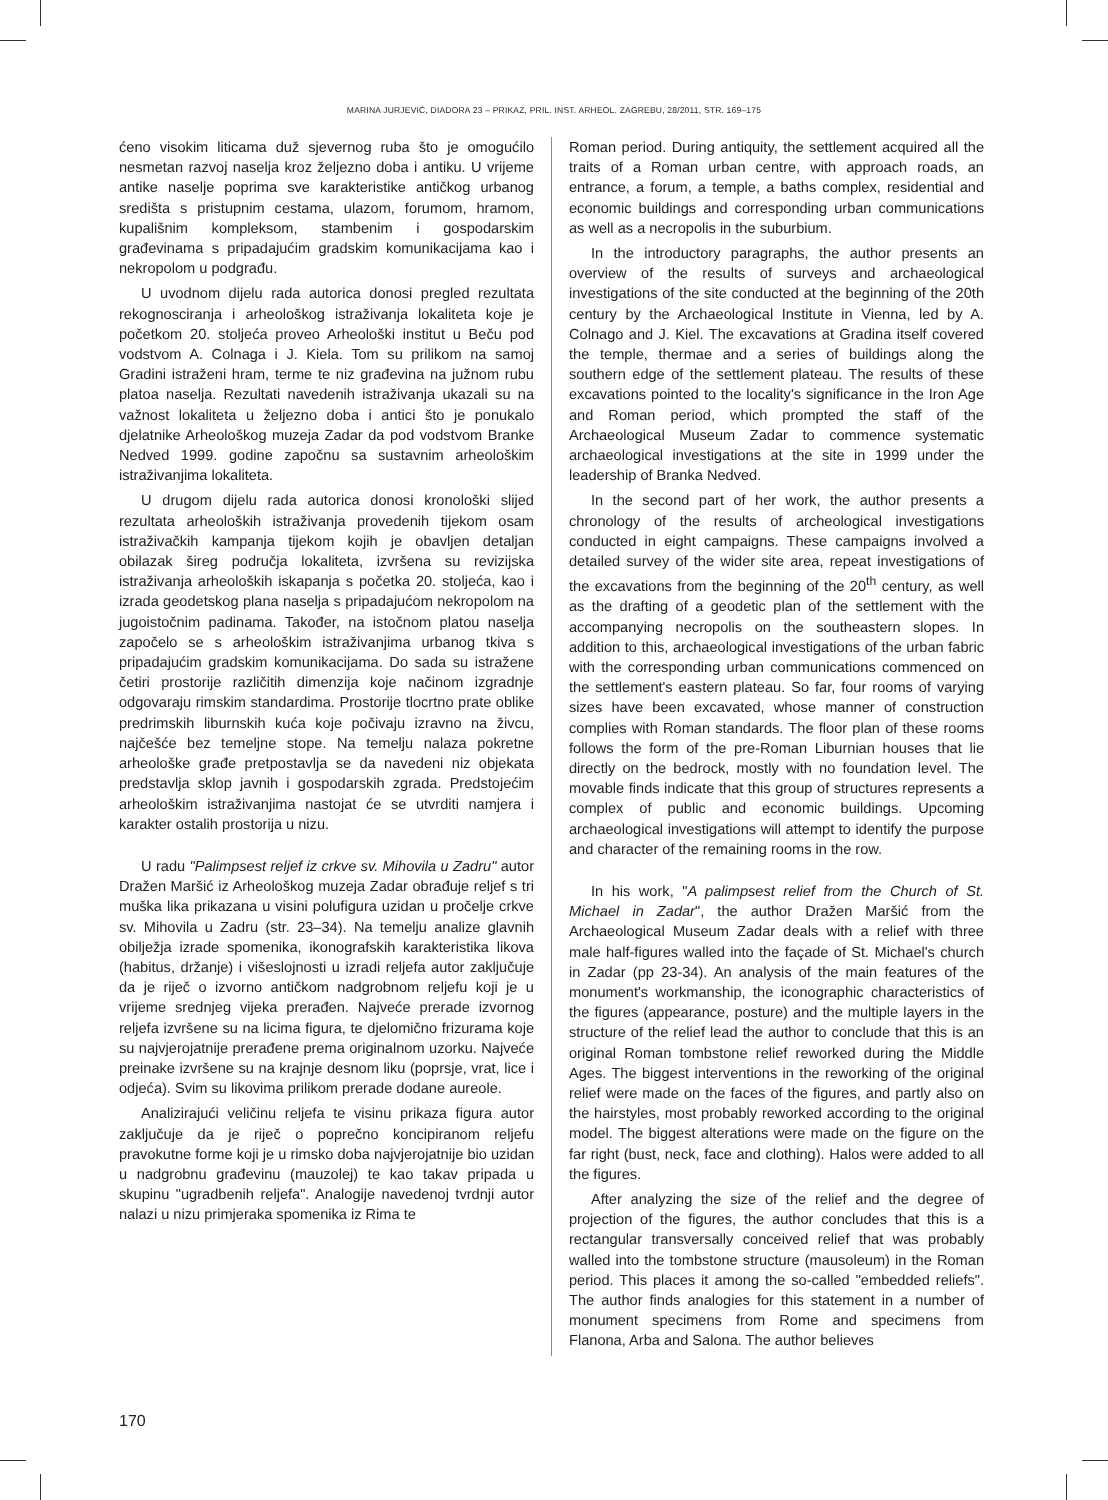MARINA JURJEVIĆ, DIADORA 23 – PRIKAZ, PRIL. INST. ARHEOL. ZAGREBU, 28/2011, STR. 169–175
ćeno visokim liticama duž sjevernog ruba što je omogućilo nesmetan razvoj naselja kroz željezno doba i antiku. U vrijeme antike naselje poprima sve karakteristike antičkog urbanog središta s pristupnim cestama, ulazom, forumom, hramom, kupališnim kompleksom, stambenim i gospodarskim građevinama s pripadajućim gradskim komunikacijama kao i nekropolom u podgrađu.
U uvodnom dijelu rada autorica donosi pregled rezultata rekognosciranja i arheološkog istraživanja lokaliteta koje je početkom 20. stoljeća proveo Arheološki institut u Beču pod vodstvom A. Colnaga i J. Kiela. Tom su prilikom na samoj Gradini istraženi hram, terme te niz građevina na južnom rubu platoa naselja. Rezultati navedenih istraživanja ukazali su na važnost lokaliteta u željezno doba i antici što je ponukalo djelatnike Arheološkog muzeja Zadar da pod vodstvom Branke Nedved 1999. godine započnu sa sustavnim arheološkim istraživanjima lokaliteta.
U drugom dijelu rada autorica donosi kronološki slijed rezultata arheoloških istraživanja provedenih tijekom osam istraživačkih kampanja tijekom kojih je obavljen detaljan obilazak šireg područja lokaliteta, izvršena su revizijska istraživanja arheoloških iskapanja s početka 20. stoljeća, kao i izrada geodetskog plana naselja s pripadajućom nekropolom na jugoistočnim padinama. Također, na istočnom platou naselja započelo se s arheološkim istraživanjima urbanog tkiva s pripadajućim gradskim komunikacijama. Do sada su istražene četiri prostorije različitih dimenzija koje načinom izgradnje odgovaraju rimskim standardima. Prostorije tlocrtno prate oblike predrimskih liburnskih kuća koje počivaju izravno na živcu, najčešće bez temeljne stope. Na temelju nalaza pokretne arheološke građe pretpostavlja se da navedeni niz objekata predstavlja sklop javnih i gospodarskih zgrada. Predstojećim arheološkim istraživanjima nastojat će se utvrditi namjera i karakter ostalih prostorija u nizu.
U radu "Palimpsest reljef iz crkve sv. Mihovila u Zadru" autor Dražen Maršić iz Arheološkog muzeja Zadar obrađuje reljef s tri muška lika prikazana u visini polufigura uzidan u pročelje crkve sv. Mihovila u Zadru (str. 23–34). Na temelju analize glavnih obilježja izrade spomenika, ikonografskih karakteristika likova (habitus, držanje) i višeslojnosti u izradi reljefa autor zaključuje da je riječ o izvorno antičkom nadgrobnom reljefu koji je u vrijeme srednjeg vijeka prerađen. Najveće prerade izvornog reljefa izvršene su na licima figura, te djelomično frizurama koje su najvjerojatnije prerađene prema originalnom uzorku. Najveće preinake izvršene su na krajnje desnom liku (poprsje, vrat, lice i odjeća). Svim su likovima prilikom prerade dodane aureole.
Analizirajući veličinu reljefa te visinu prikaza figura autor zaključuje da je riječ o poprečno koncipiranom reljefu pravokutne forme koji je u rimsko doba najvjerojatnije bio uzidan u nadgrobnu građevinu (mauzolej) te kao takav pripada u skupinu "ugradbenih reljefa". Analogije navedenoj tvrdnji autor nalazi u nizu primjeraka spomenika iz Rima te
Roman period. During antiquity, the settlement acquired all the traits of a Roman urban centre, with approach roads, an entrance, a forum, a temple, a baths complex, residential and economic buildings and corresponding urban communications as well as a necropolis in the suburbium.
In the introductory paragraphs, the author presents an overview of the results of surveys and archaeological investigations of the site conducted at the beginning of the 20th century by the Archaeological Institute in Vienna, led by A. Colnago and J. Kiel. The excavations at Gradina itself covered the temple, thermae and a series of buildings along the southern edge of the settlement plateau. The results of these excavations pointed to the locality's significance in the Iron Age and Roman period, which prompted the staff of the Archaeological Museum Zadar to commence systematic archaeological investigations at the site in 1999 under the leadership of Branka Nedved.
In the second part of her work, the author presents a chronology of the results of archeological investigations conducted in eight campaigns. These campaigns involved a detailed survey of the wider site area, repeat investigations of the excavations from the beginning of the 20<sup>th</sup> century, as well as the drafting of a geodetic plan of the settlement with the accompanying necropolis on the southeastern slopes. In addition to this, archaeological investigations of the urban fabric with the corresponding urban communications commenced on the settlement's eastern plateau. So far, four rooms of varying sizes have been excavated, whose manner of construction complies with Roman standards. The floor plan of these rooms follows the form of the pre-Roman Liburnian houses that lie directly on the bedrock, mostly with no foundation level. The movable finds indicate that this group of structures represents a complex of public and economic buildings. Upcoming archaeological investigations will attempt to identify the purpose and character of the remaining rooms in the row.
In his work, "A palimpsest relief from the Church of St. Michael in Zadar", the author Dražen Maršić from the Archaeological Museum Zadar deals with a relief with three male half-figures walled into the façade of St. Michael's church in Zadar (pp 23-34). An analysis of the main features of the monument's workmanship, the iconographic characteristics of the figures (appearance, posture) and the multiple layers in the structure of the relief lead the author to conclude that this is an original Roman tombstone relief reworked during the Middle Ages. The biggest interventions in the reworking of the original relief were made on the faces of the figures, and partly also on the hairstyles, most probably reworked according to the original model. The biggest alterations were made on the figure on the far right (bust, neck, face and clothing). Halos were added to all the figures.
After analyzing the size of the relief and the degree of projection of the figures, the author concludes that this is a rectangular transversally conceived relief that was probably walled into the tombstone structure (mausoleum) in the Roman period. This places it among the so-called "embedded reliefs". The author finds analogies for this statement in a number of monument specimens from Rome and specimens from Flanona, Arba and Salona. The author believes
170